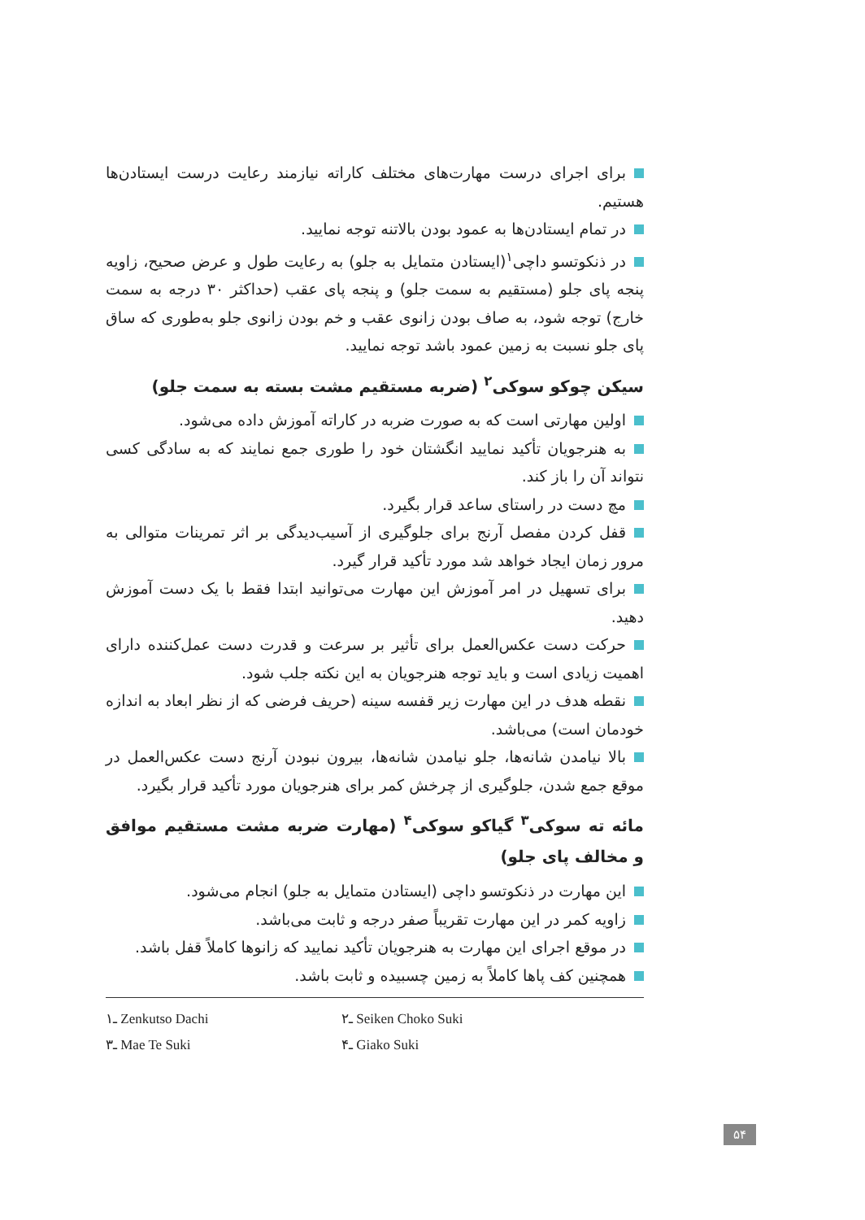برای اجرای درست مهارت‌های مختلف کاراته نیازمند رعایت درست ایستادن‌ها هستیم.
در تمام ایستادن‌ها به عمود بودن بالاتنه توجه نمایید.
در ذنکوتسو داچی<sup>۱</sup>(ایستادن متمایل به جلو) به رعایت طول و عرض صحیح، زاویه پنجه پای جلو (مستقیم به سمت جلو) و پنجه پای عقب (حداکثر ۳۰ درجه به سمت خارج) توجه شود، به صاف بودن زانوی عقب و خم بودن زانوی جلو به‌طوری که ساق پای جلو نسبت به زمین عمود باشد توجه نمایید.
سیکن چوکو سوکی<sup>۲</sup> (ضربه مستقیم مشت بسته به سمت جلو)
اولین مهارتی است که به صورت ضربه در کاراته آموزش داده می‌شود.
به هنرجویان تأکید نمایید انگشتان خود را طوری جمع نمایند که به سادگی کسی نتواند آن را باز کند.
مچ دست در راستای ساعد قرار بگیرد.
قفل کردن مفصل آرنج برای جلوگیری از آسیب‌دیدگی بر اثر تمرینات متوالی به مرور زمان ایجاد خواهد شد مورد تأکید قرار گیرد.
برای تسهیل در امر آموزش این مهارت می‌توانید ابتدا فقط با یک دست آموزش دهید.
حرکت دست عکس‌العمل برای تأثیر بر سرعت و قدرت دست عمل‌کننده دارای اهمیت زیادی است و باید توجه هنرجویان به این نکته جلب شود.
نقطه هدف در این مهارت زیر قفسه سینه (حریف فرضی که از نظر ابعاد به اندازه خودمان است) می‌باشد.
بالا نیامدن شانه‌ها، جلو نیامدن شانه‌ها، بیرون نبودن آرنج دست عکس‌العمل در موقع جمع شدن، جلوگیری از چرخش کمر برای هنرجویان مورد تأکید قرار بگیرد.
مائه ته سوکی<sup>۳</sup> گیاکو سوکی<sup>۴</sup> (مهارت ضربه مشت مستقیم موافق و مخالف پای جلو)
این مهارت در ذنکوتسو داچی (ایستادن متمایل به جلو) انجام می‌شود.
زاویه کمر در این مهارت تقریباً صفر درجه و ثابت می‌باشد.
در موقع اجرای این مهارت به هنرجویان تأکید نمایید که زانوها کاملاً قفل باشد.
همچنین کف پاها کاملاً به زمین چسبیده و ثابت باشد.
۱ـ Zenkutso Dachi
۲ـ Seiken Choko Suki
۳ـ Mae Te Suki
۴ـ Giako Suki
۵۴